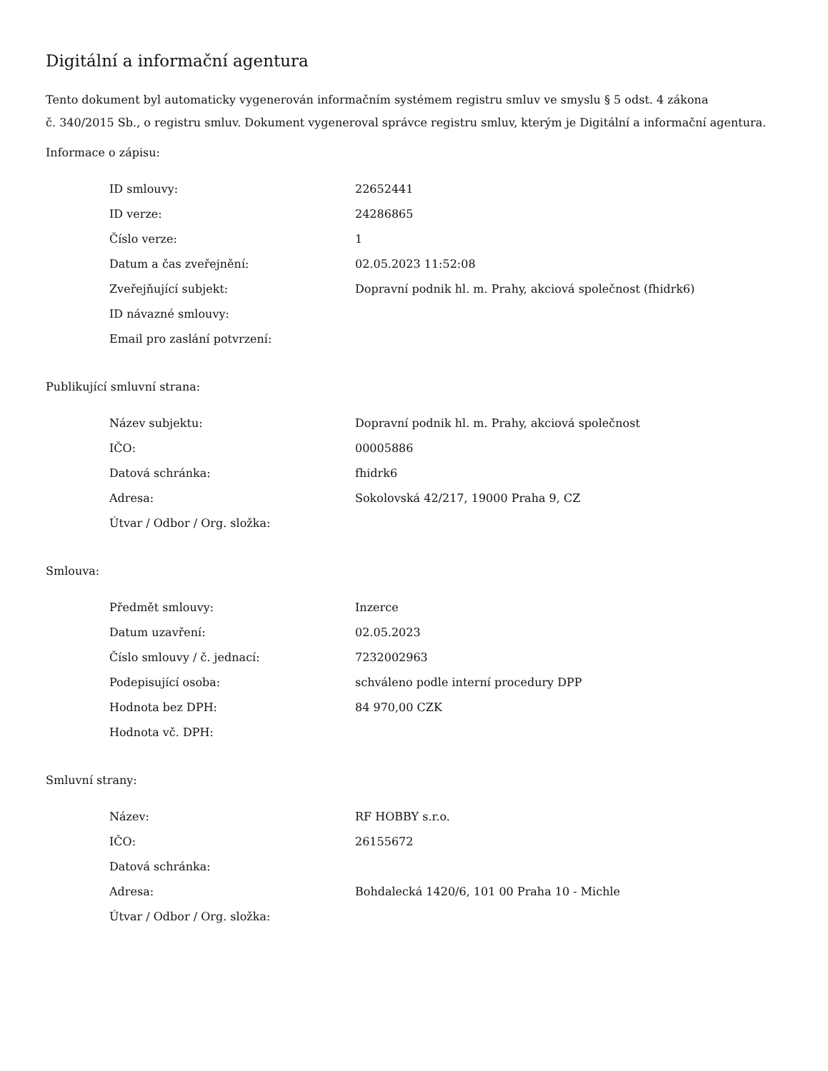Digitální a informační agentura
Tento dokument byl automaticky vygenerován informačním systémem registru smluv ve smyslu § 5 odst. 4 zákona
č. 340/2015 Sb., o registru smluv. Dokument vygeneroval správce registru smluv, kterým je Digitální a informační agentura.
Informace o zápisu:
| ID smlouvy: | 22652441 |
| ID verze: | 24286865 |
| Číslo verze: | 1 |
| Datum a čas zveřejnění: | 02.05.2023 11:52:08 |
| Zveřejňující subjekt: | Dopravní podnik hl. m. Prahy, akciová společnost (fhidrk6) |
| ID návazné smlouvy: | |
| Email pro zaslání potvrzení: | |
Publikující smluvní strana:
| Název subjektu: | Dopravní podnik hl. m. Prahy, akciová společnost |
| IČO: | 00005886 |
| Datová schránka: | fhidrk6 |
| Adresa: | Sokolovská 42/217, 19000 Praha 9, CZ |
| Útvar / Odbor / Org. složka: | |
Smlouva:
| Předmět smlouvy: | Inzerce |
| Datum uzavření: | 02.05.2023 |
| Číslo smlouvy / č. jednací: | 7232002963 |
| Podepisující osoba: | schváleno podle interní procedury DPP |
| Hodnota bez DPH: | 84 970,00 CZK |
| Hodnota vč. DPH: | |
Smluvní strany:
| Název: | RF HOBBY s.r.o. |
| IČO: | 26155672 |
| Datová schránka: | |
| Adresa: | Bohdalecká 1420/6, 101 00 Praha 10 - Michle |
| Útvar / Odbor / Org. složka: | |